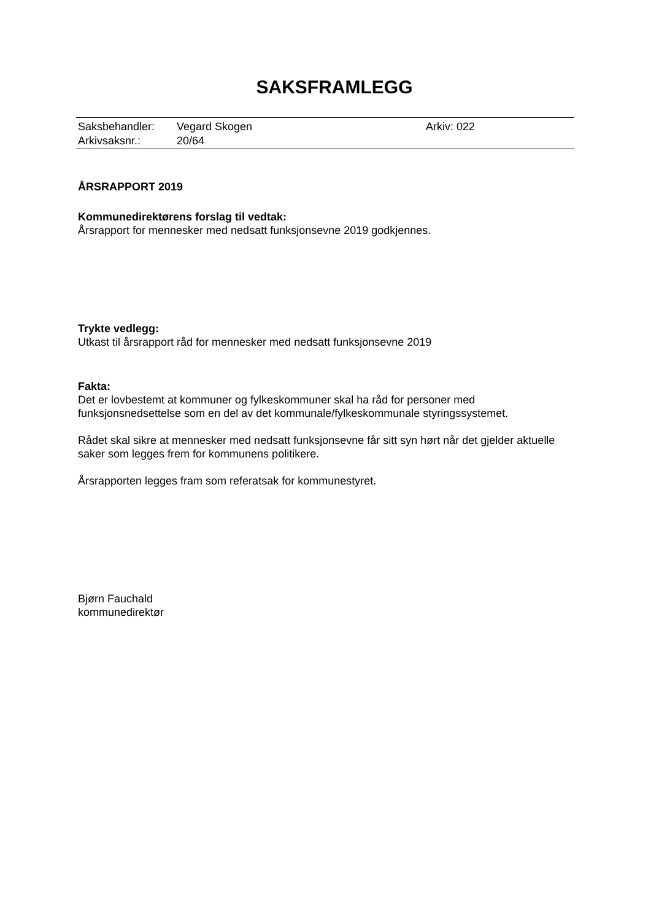SAKSFRAMLEGG
| Saksbehandler: | Vegard Skogen | Arkiv: 022 |
| Arkivsaksnr.: | 20/64 | |
ÅRSRAPPORT 2019
Kommunedirektørens forslag til vedtak:
Årsrapport for mennesker med nedsatt funksjonsevne 2019 godkjennes.
Trykte vedlegg:
Utkast til årsrapport råd for mennesker med nedsatt funksjonsevne 2019
Fakta:
Det er lovbestemt at kommuner og fylkeskommuner skal ha råd for personer med funksjonsnedsettelse som en del av det kommunale/fylkeskommunale styringssystemet.
Rådet skal sikre at mennesker med nedsatt funksjonsevne får sitt syn hørt når det gjelder aktuelle saker som legges frem for kommunens politikere.
Årsrapporten legges fram som referatsak for kommunestyret.
Bjørn Fauchald
kommunedirektør